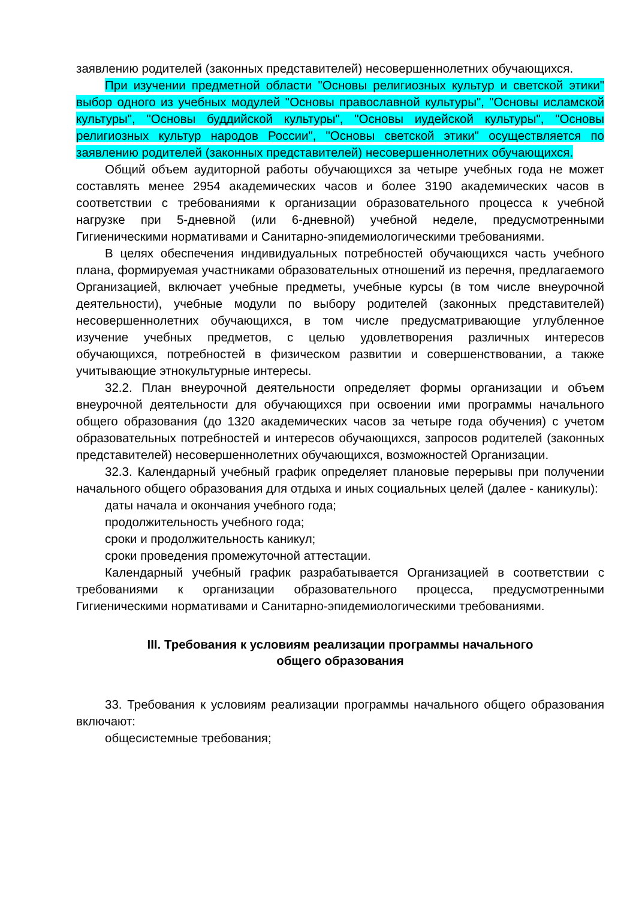заявлению родителей (законных представителей) несовершеннолетних обучающихся.
При изучении предметной области "Основы религиозных культур и светской этики" выбор одного из учебных модулей "Основы православной культуры", "Основы исламской культуры", "Основы буддийской культуры", "Основы иудейской культуры", "Основы религиозных культур народов России", "Основы светской этики" осуществляется по заявлению родителей (законных представителей) несовершеннолетних обучающихся.
Общий объем аудиторной работы обучающихся за четыре учебных года не может составлять менее 2954 академических часов и более 3190 академических часов в соответствии с требованиями к организации образовательного процесса к учебной нагрузке при 5-дневной (или 6-дневной) учебной неделе, предусмотренными Гигиеническими нормативами и Санитарно-эпидемиологическими требованиями.
В целях обеспечения индивидуальных потребностей обучающихся часть учебного плана, формируемая участниками образовательных отношений из перечня, предлагаемого Организацией, включает учебные предметы, учебные курсы (в том числе внеурочной деятельности), учебные модули по выбору родителей (законных представителей) несовершеннолетних обучающихся, в том числе предусматривающие углубленное изучение учебных предметов, с целью удовлетворения различных интересов обучающихся, потребностей в физическом развитии и совершенствовании, а также учитывающие этнокультурные интересы.
32.2. План внеурочной деятельности определяет формы организации и объем внеурочной деятельности для обучающихся при освоении ими программы начального общего образования (до 1320 академических часов за четыре года обучения) с учетом образовательных потребностей и интересов обучающихся, запросов родителей (законных представителей) несовершеннолетних обучающихся, возможностей Организации.
32.3. Календарный учебный график определяет плановые перерывы при получении начального общего образования для отдыха и иных социальных целей (далее - каникулы):
даты начала и окончания учебного года;
продолжительность учебного года;
сроки и продолжительность каникул;
сроки проведения промежуточной аттестации.
Календарный учебный график разрабатывается Организацией в соответствии с требованиями к организации образовательного процесса, предусмотренными Гигиеническими нормативами и Санитарно-эпидемиологическими требованиями.
III. Требования к условиям реализации программы начального
общего образования
33. Требования к условиям реализации программы начального общего образования включают:
общесистемные требования;